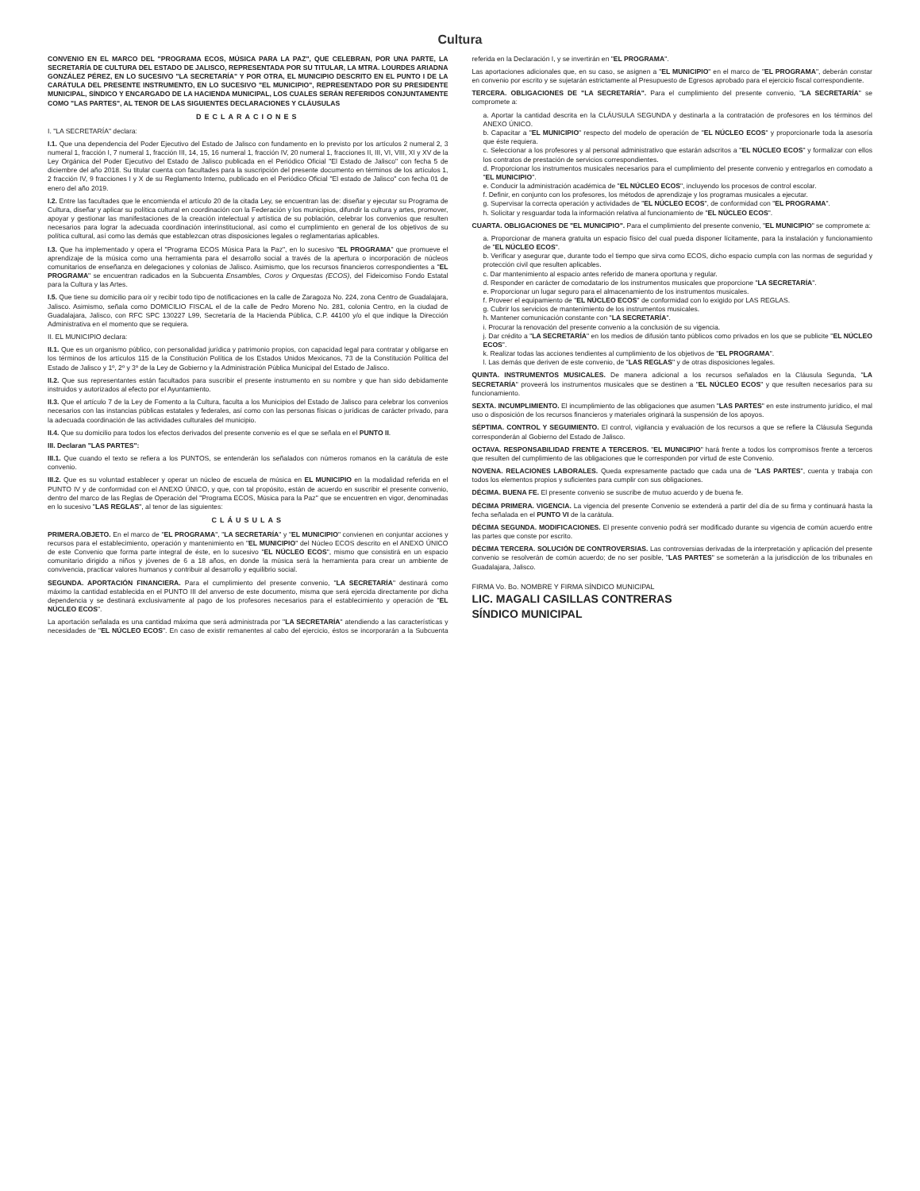Cultura
CONVENIO EN EL MARCO DEL "PROGRAMA ECOS, MÚSICA PARA LA PAZ", QUE CELEBRAN, POR UNA PARTE, LA SECRETARÍA DE CULTURA DEL ESTADO DE JALISCO, REPRESENTADA POR SU TITULAR, LA MTRA. LOURDES ARIADNA GONZÁLEZ PÉREZ, EN LO SUCESIVO "LA SECRETARÍA" Y POR OTRA, EL MUNICIPIO DESCRITO EN EL PUNTO I DE LA CARÁTULA DEL PRESENTE INSTRUMENTO, EN LO SUCESIVO "EL MUNICIPIO", REPRESENTADO POR SU PRESIDENTE MUNICIPAL, SÍNDICO Y ENCARGADO DE LA HACIENDA MUNICIPAL, LOS CUALES SERÁN REFERIDOS CONJUNTAMENTE COMO "LAS PARTES", AL TENOR DE LAS SIGUIENTES DECLARACIONES Y CLÁUSULAS
DECLARACIONES
I. "LA SECRETARÍA" declara:
I.1. Que una dependencia del Poder Ejecutivo del Estado de Jalisco con fundamento en lo previsto por los artículos 2 numeral 2, 3 numeral 1, fracción I, 7 numeral 1, fracción III, 14, 15, 16 numeral 1, fracción IV, 20 numeral 1, fracciones II, III, VI, VIII, XI y XV de la Ley Orgánica del Poder Ejecutivo del Estado de Jalisco publicada en el Periódico Oficial "El Estado de Jalisco" con fecha 5 de diciembre del año 2018. Su titular cuenta con facultades para la suscripción del presente documento en términos de los artículos 1, 2 fracción IV, 9 fracciones I y X de su Reglamento Interno, publicado en el Periódico Oficial "El estado de Jalisco" con fecha 01 de enero del año 2019.
I.2. Entre las facultades que le encomienda el artículo 20 de la citada Ley, se encuentran las de: diseñar y ejecutar su Programa de Cultura, diseñar y aplicar su política cultural en coordinación con la Federación y los municipios, difundir la cultura y artes, promover, apoyar y gestionar las manifestaciones de la creación intelectual y artística de su población, celebrar los convenios que resulten necesarios para lograr la adecuada coordinación interinstitucional, así como el cumplimiento en general de los objetivos de su política cultural, así como las demás que establezcan otras disposiciones legales o reglamentarias aplicables.
I.3. Que ha implementado y opera el "Programa ECOS Música Para la Paz", en lo sucesivo "EL PROGRAMA" que promueve el aprendizaje de la música como una herramienta para el desarrollo social a través de la apertura o incorporación de núcleos comunitarios de enseñanza en delegaciones y colonias de Jalisco. Asimismo, que los recursos financieros correspondientes a "EL PROGRAMA" se encuentran radicados en la Subcuenta Ensambles, Coros y Orquestas (ECOS), del Fideicomiso Fondo Estatal para la Cultura y las Artes.
I.5. Que tiene su domicilio para oír y recibir todo tipo de notificaciones en la calle de Zaragoza No. 224, zona Centro de Guadalajara, Jalisco. Asimismo, señala como DOMICILIO FISCAL el de la calle de Pedro Moreno No. 281, colonia Centro, en la ciudad de Guadalajara, Jalisco, con RFC SPC 130227 L99, Secretaría de la Hacienda Pública, C.P. 44100 y/o el que indique la Dirección Administrativa en el momento que se requiera.
II. EL MUNICIPIO declara:
II.1. Que es un organismo público, con personalidad jurídica y patrimonio propios, con capacidad legal para contratar y obligarse en los términos de los artículos 115 de la Constitución Política de los Estados Unidos Mexicanos, 73 de la Constitución Política del Estado de Jalisco y 1º, 2º y 3º de la Ley de Gobierno y la Administración Pública Municipal del Estado de Jalisco.
II.2. Que sus representantes están facultados para suscribir el presente instrumento en su nombre y que han sido debidamente instruidos y autorizados al efecto por el Ayuntamiento.
II.3. Que el artículo 7 de la Ley de Fomento a la Cultura, faculta a los Municipios del Estado de Jalisco para celebrar los convenios necesarios con las instancias públicas estatales y federales, así como con las personas físicas o jurídicas de carácter privado, para la adecuada coordinación de las actividades culturales del municipio.
II.4. Que su domicilio para todos los efectos derivados del presente convenio es el que se señala en el PUNTO II.
III. Declaran "LAS PARTES":
III.1. Que cuando el texto se refiera a los PUNTOS, se entenderán los señalados con números romanos en la carátula de este convenio.
III.2. Que es su voluntad establecer y operar un núcleo de escuela de música en EL MUNICIPIO en la modalidad referida en el PUNTO IV y de conformidad con el ANEXO ÚNICO, y que, con tal propósito, están de acuerdo en suscribir el presente convenio, dentro del marco de las Reglas de Operación del "Programa ECOS, Música para la Paz" que se encuentren en vigor, denominadas en lo sucesivo "LAS REGLAS", al tenor de las siguientes:
CLÁUSULAS
PRIMERA.OBJETO. En el marco de "EL PROGRAMA", "LA SECRETARÍA" y "EL MUNICIPIO" convienen en conjuntar acciones y recursos para el establecimiento, operación y mantenimiento en "EL MUNICIPIO" del Núcleo ECOS descrito en el ANEXO ÚNICO de este Convenio que forma parte integral de éste, en lo sucesivo "EL NÚCLEO ECOS", mismo que consistirá en un espacio comunitario dirigido a niños y jóvenes de 6 a 18 años, en donde la música será la herramienta para crear un ambiente de convivencia, practicar valores humanos y contribuir al desarrollo y equilibrio social.
SEGUNDA. APORTACIÓN FINANCIERA. Para el cumplimiento del presente convenio, "LA SECRETARÍA" destinará como máximo la cantidad establecida en el PUNTO III del anverso de este documento, misma que será ejercida directamente por dicha dependencia y se destinará exclusivamente al pago de los profesores necesarios para el establecimiento y operación de "EL NÚCLEO ECOS".
La aportación señalada es una cantidad máxima que será administrada por "LA SECRETARÍA" atendiendo a las características y necesidades de "EL NÚCLEO ECOS". En caso de existir remanentes al cabo del ejercicio, éstos se incorporarán a la Subcuenta referida en la Declaración I, y se invertirán en "EL PROGRAMA".
Las aportaciones adicionales que, en su caso, se asignen a "EL MUNICIPIO" en el marco de "EL PROGRAMA", deberán constar en convenio por escrito y se sujetarán estrictamente al Presupuesto de Egresos aprobado para el ejercicio fiscal correspondiente.
TERCERA. OBLIGACIONES DE "LA SECRETARÍA". Para el cumplimiento del presente convenio, "LA SECRETARÍA" se compromete a:
a. Aportar la cantidad descrita en la CLÁUSULA SEGUNDA y destinarla a la contratación de profesores en los términos del ANEXO ÚNICO.
b. Capacitar a "EL MUNICIPIO" respecto del modelo de operación de "EL NÚCLEO ECOS" y proporcionarle toda la asesoría que éste requiera.
c. Seleccionar a los profesores y al personal administrativo que estarán adscritos a "EL NÚCLEO ECOS" y formalizar con ellos los contratos de prestación de servicios correspondientes.
d. Proporcionar los instrumentos musicales necesarios para el cumplimiento del presente convenio y entregarlos en comodato a "EL MUNICIPIO".
e. Conducir la administración académica de "EL NÚCLEO ECOS", incluyendo los procesos de control escolar.
f. Definir, en conjunto con los profesores, los métodos de aprendizaje y los programas musicales a ejecutar.
g. Supervisar la correcta operación y actividades de "EL NÚCLEO ECOS", de conformidad con "EL PROGRAMA".
h. Solicitar y resguardar toda la información relativa al funcionamiento de "EL NÚCLEO ECOS".
CUARTA. OBLIGACIONES DE "EL MUNICIPIO". Para el cumplimiento del presente convenio, "EL MUNICIPIO" se compromete a:
a. Proporcionar de manera gratuita un espacio físico del cual pueda disponer lícitamente, para la instalación y funcionamiento de "EL NÚCLEO ECOS".
b. Verificar y asegurar que, durante todo el tiempo que sirva como ECOS, dicho espacio cumpla con las normas de seguridad y protección civil que resulten aplicables.
c. Dar mantenimiento al espacio antes referido de manera oportuna y regular.
d. Responder en carácter de comodatario de los instrumentos musicales que proporcione "LA SECRETARÍA".
e. Proporcionar un lugar seguro para el almacenamiento de los instrumentos musicales.
f. Proveer el equipamiento de "EL NÚCLEO ECOS" de conformidad con lo exigido por LAS REGLAS.
g. Cubrir los servicios de mantenimiento de los instrumentos musicales.
h. Mantener comunicación constante con "LA SECRETARÍA".
i. Procurar la renovación del presente convenio a la conclusión de su vigencia.
j. Dar crédito a "LA SECRETARÍA" en los medios de difusión tanto públicos como privados en los que se publicite "EL NÚCLEO ECOS".
k. Realizar todas las acciones tendientes al cumplimiento de los objetivos de "EL PROGRAMA".
l. Las demás que deriven de este convenio, de "LAS REGLAS" y de otras disposiciones legales.
QUINTA. INSTRUMENTOS MUSICALES. De manera adicional a los recursos señalados en la Cláusula Segunda, "LA SECRETARÍA" proveerá los instrumentos musicales que se destinen a "EL NÚCLEO ECOS" y que resulten necesarios para su funcionamiento.
SEXTA. INCUMPLIMIENTO. El incumplimiento de las obligaciones que asumen "LAS PARTES" en este instrumento jurídico, el mal uso o disposición de los recursos financieros y materiales originará la suspensión de los apoyos.
SÉPTIMA. CONTROL Y SEGUIMIENTO. El control, vigilancia y evaluación de los recursos a que se refiere la Cláusula Segunda corresponderán al Gobierno del Estado de Jalisco.
OCTAVA. RESPONSABILIDAD FRENTE A TERCEROS. "EL MUNICIPIO" hará frente a todos los compromisos frente a terceros que resulten del cumplimiento de las obligaciones que le corresponden por virtud de este Convenio.
NOVENA. RELACIONES LABORALES. Queda expresamente pactado que cada una de "LAS PARTES", cuenta y trabaja con todos los elementos propios y suficientes para cumplir con sus obligaciones.
DÉCIMA. BUENA FE. El presente convenio se suscribe de mutuo acuerdo y de buena fe.
DÉCIMA PRIMERA. VIGENCIA. La vigencia del presente Convenio se extenderá a partir del día de su firma y continuará hasta la fecha señalada en el PUNTO VI de la carátula.
DÉCIMA SEGUNDA. MODIFICACIONES. El presente convenio podrá ser modificado durante su vigencia de común acuerdo entre las partes que conste por escrito.
DÉCIMA TERCERA. SOLUCIÓN DE CONTROVERSIAS. Las controversias derivadas de la interpretación y aplicación del presente convenio se resolverán de común acuerdo; de no ser posible, "LAS PARTES" se someterán a la jurisdicción de los tribunales en Guadalajara, Jalisco.
FIRMA Vo. Bo. NOMBRE Y FIRMA SÍNDICO MUNICIPAL
LIC. MAGALI CASILLAS CONTRERAS
SÍNDICO MUNICIPAL